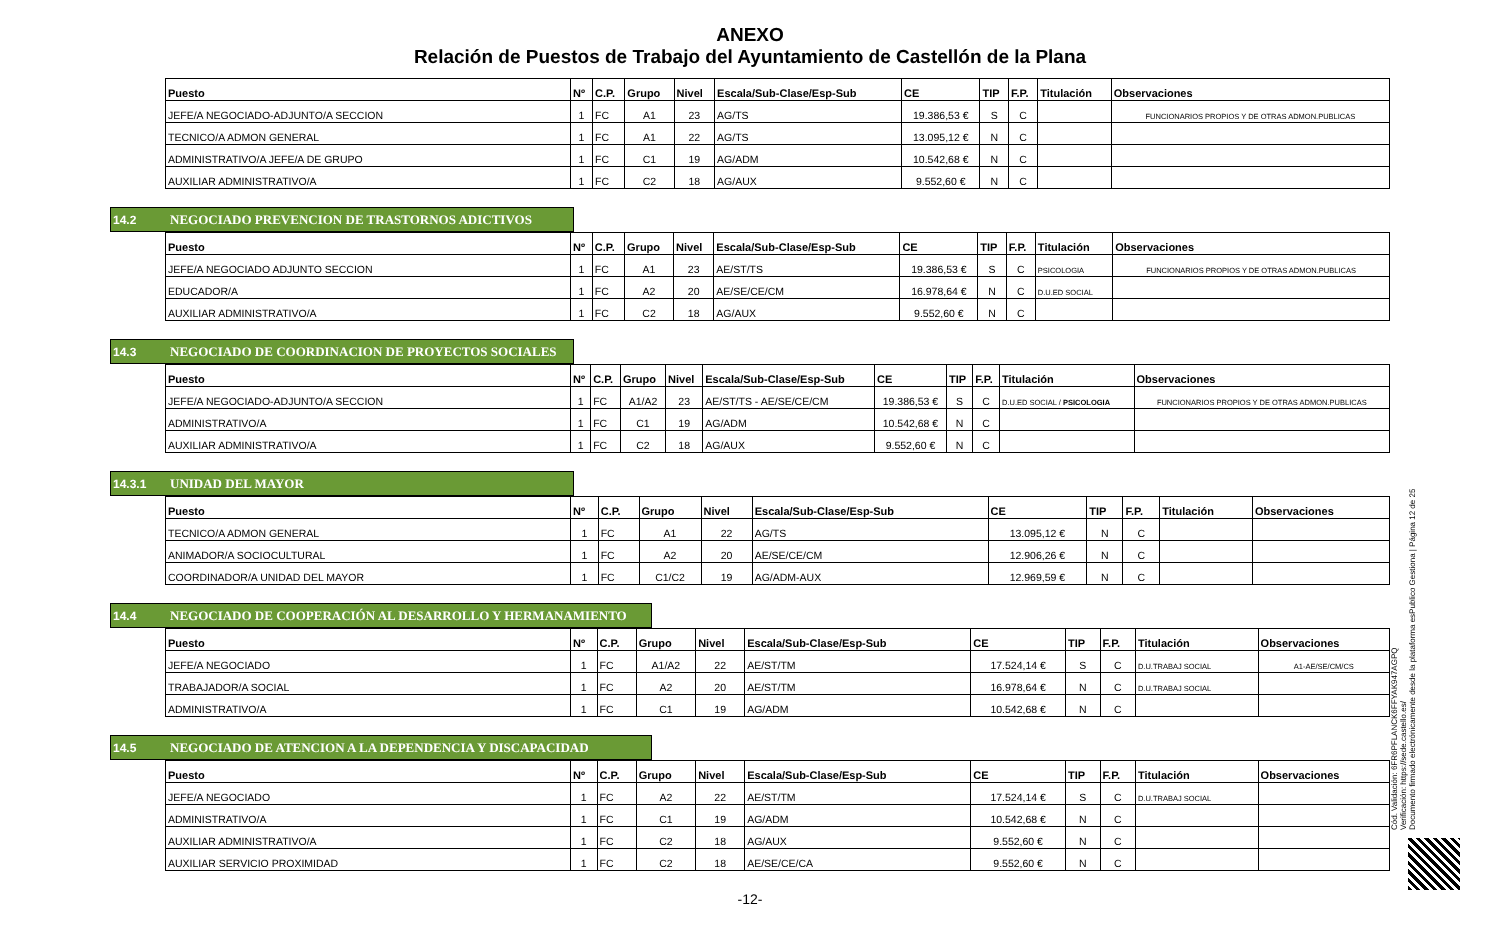ANEXO
Relación de Puestos de Trabajo del Ayuntamiento de Castellón de la Plana
| Puesto | Nº | C.P. | Grupo | Nivel | Escala/Sub-Clase/Esp-Sub | CE | TIP | F.P. | Titulación | Observaciones |
| --- | --- | --- | --- | --- | --- | --- | --- | --- | --- | --- |
| JEFE/A NEGOCIADO-ADJUNTO/A SECCION | 1 | FC | A1 | 23 | AG/TS | 19.386,53 € | S | C | | FUNCIONARIOS PROPIOS Y DE OTRAS ADMON.PUBLICAS |
| TECNICO/A ADMON GENERAL | 1 | FC | A1 | 22 | AG/TS | 13.095,12 € | N | C | | |
| ADMINISTRATIVO/A JEFE/A DE GRUPO | 1 | FC | C1 | 19 | AG/ADM | 10.542,68 € | N | C | | |
| AUXILIAR ADMINISTRATIVO/A | 1 | FC | C2 | 18 | AG/AUX | 9.552,60 € | N | C | | |
14.2 NEGOCIADO PREVENCION DE TRASTORNOS ADICTIVOS
| Puesto | Nº | C.P. | Grupo | Nivel | Escala/Sub-Clase/Esp-Sub | CE | TIP | F.P. | Titulación | Observaciones |
| --- | --- | --- | --- | --- | --- | --- | --- | --- | --- | --- |
| JEFE/A NEGOCIADO ADJUNTO SECCION | 1 | FC | A1 | 23 | AE/ST/TS | 19.386,53 € | S | C | PSICOLOGIA | FUNCIONARIOS PROPIOS Y DE OTRAS ADMON.PUBLICAS |
| EDUCADOR/A | 1 | FC | A2 | 20 | AE/SE/CE/CM | 16.978,64 € | N | C | D.U.ED SOCIAL | |
| AUXILIAR ADMINISTRATIVO/A | 1 | FC | C2 | 18 | AG/AUX | 9.552,60 € | N | C | | |
14.3 NEGOCIADO DE COORDINACION DE PROYECTOS SOCIALES
| Puesto | Nº | C.P. | Grupo | Nivel | Escala/Sub-Clase/Esp-Sub | CE | TIP | F.P. | Titulación | Observaciones |
| --- | --- | --- | --- | --- | --- | --- | --- | --- | --- | --- |
| JEFE/A NEGOCIADO-ADJUNTO/A SECCION | 1 | FC | A1/A2 | 23 | AE/ST/TS - AE/SE/CE/CM | 19.386,53 € | S | C | D.U.ED SOCIAL / PSICOLOGIA | FUNCIONARIOS PROPIOS Y DE OTRAS ADMON.PUBLICAS |
| ADMINISTRATIVO/A | 1 | FC | C1 | 19 | AG/ADM | 10.542,68 € | N | C | | |
| AUXILIAR ADMINISTRATIVO/A | 1 | FC | C2 | 18 | AG/AUX | 9.552,60 € | N | C | | |
14.3.1 UNIDAD DEL MAYOR
| Puesto | Nº | C.P. | Grupo | Nivel | Escala/Sub-Clase/Esp-Sub | CE | TIP | F.P. | Titulación | Observaciones |
| --- | --- | --- | --- | --- | --- | --- | --- | --- | --- | --- |
| TECNICO/A ADMON GENERAL | 1 | FC | A1 | 22 | AG/TS | 13.095,12 € | N | C | | |
| ANIMADOR/A SOCIOCULTURAL | 1 | FC | A2 | 20 | AE/SE/CE/CM | 12.906,26 € | N | C | | |
| COORDINADOR/A UNIDAD DEL MAYOR | 1 | FC | C1/C2 | 19 | AG/ADM-AUX | 12.969,59 € | N | C | | |
14.4 NEGOCIADO DE COOPERACIÓN AL DESARROLLO Y HERMANAMIENTO
| Puesto | Nº | C.P. | Grupo | Nivel | Escala/Sub-Clase/Esp-Sub | CE | TIP | F.P. | Titulación | Observaciones |
| --- | --- | --- | --- | --- | --- | --- | --- | --- | --- | --- |
| JEFE/A NEGOCIADO | 1 | FC | A1/A2 | 22 | AE/ST/TM | 17.524,14 € | S | C | D.U.TRABAJ SOCIAL | A1-AE/SE/CM/CS |
| TRABAJADOR/A SOCIAL | 1 | FC | A2 | 20 | AE/ST/TM | 16.978,64 € | N | C | D.U.TRABAJ SOCIAL | |
| ADMINISTRATIVO/A | 1 | FC | C1 | 19 | AG/ADM | 10.542,68 € | N | C | | |
14.5 NEGOCIADO DE ATENCION A LA DEPENDENCIA Y DISCAPACIDAD
| Puesto | Nº | C.P. | Grupo | Nivel | Escala/Sub-Clase/Esp-Sub | CE | TIP | F.P. | Titulación | Observaciones |
| --- | --- | --- | --- | --- | --- | --- | --- | --- | --- | --- |
| JEFE/A NEGOCIADO | 1 | FC | A2 | 22 | AE/ST/TM | 17.524,14 € | S | C | D.U.TRABAJ SOCIAL | |
| ADMINISTRATIVO/A | 1 | FC | C1 | 19 | AG/ADM | 10.542,68 € | N | C | | |
| AUXILIAR ADMINISTRATIVO/A | 1 | FC | C2 | 18 | AG/AUX | 9.552,60 € | N | C | | |
| AUXILIAR SERVICIO PROXIMIDAD | 1 | FC | C2 | 18 | AE/SE/CE/CA | 9.552,60 € | N | C | | |
-12-
Cód. Validación: 6FR6PFLANCK6FFYAK947AGPQ
Verificación: https://sede.castello.es/
Documento firmado electrónicamente desde la plataforma esPublico Gestiona | Página 12 de 25